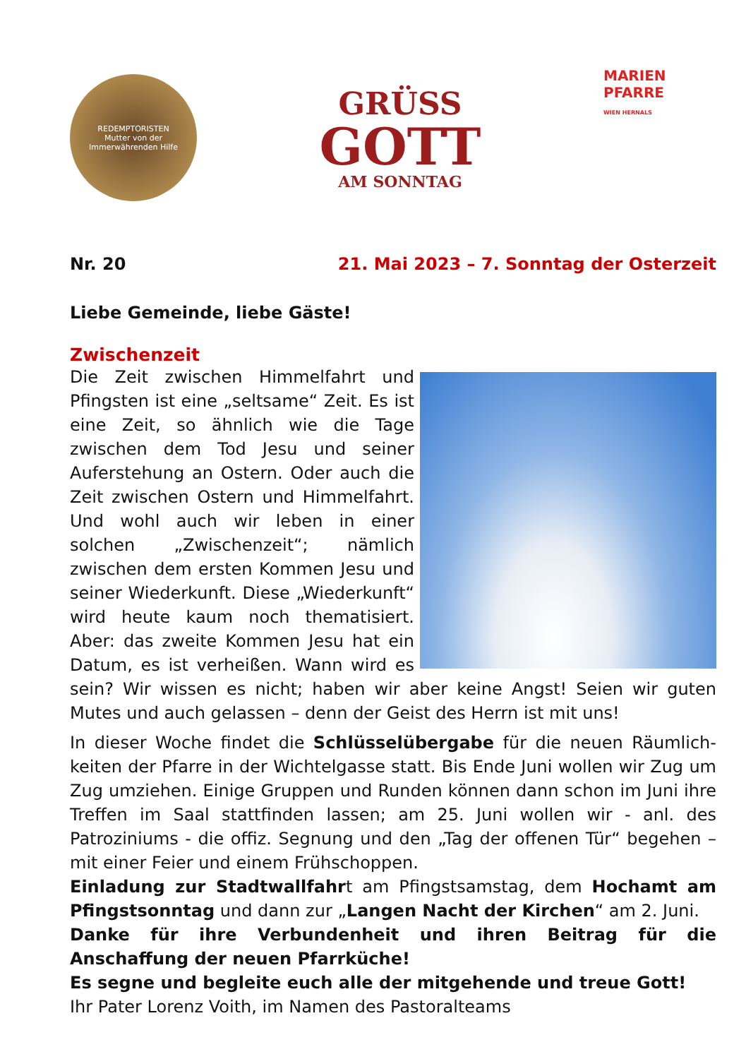REDEMPTORISTEN
Mutter von der Immerwährenden Hilfe
GRÜSS
GOTT
AM SONNTAG
MARIEN
PFARRE
WIEN HERNALS
Nr. 20 21. Mai 2023 – 7. Sonntag der Osterzeit
Liebe Gemeinde, liebe Gäste!
Zwischenzeit
Die Zeit zwischen Himmelfahrt und Pfingsten ist eine „seltsame“ Zeit. Es ist eine Zeit, so ähnlich wie die Tage zwischen dem Tod Jesu und seiner Auferstehung an Ostern. Oder auch die Zeit zwischen Ostern und Himmel­fahrt. Und wohl auch wir leben in einer solchen „Zwischenzeit“; nämlich zwischen dem ersten Kommen Jesu und seiner Wiederkunft. Diese „Wiederkunft“ wird heute kaum noch thematisiert. Aber: das zweite Kommen Jesu hat ein Datum, es ist verheißen. Wann wird es sein? Wir wissen es nicht; haben wir aber keine Angst! Seien wir guten Mutes und auch gelassen – denn der Geist des Herrn ist mit uns!
In dieser Woche findet die Schlüsselübergabe für die neuen Räumlich­keiten der Pfarre in der Wichtelgasse statt. Bis Ende Juni wollen wir Zug um Zug umziehen. Einige Gruppen und Runden können dann schon im Juni ihre Treffen im Saal stattfinden lassen; am 25. Juni wollen wir - anl. des Patroziniums - die offiz. Segnung und den „Tag der offenen Tür“ be­gehen – mit einer Feier und einem Frühschoppen.
Einladung zur Stadtwallfahrt am Pfingstsamstag, dem Hochamt am Pfingstsonntag und dann zur „Langen Nacht der Kirchen“ am 2. Juni.
Danke für ihre Verbundenheit und ihren Beitrag für die Anschaffung der neuen Pfarrküche!
Es segne und begleite euch alle der mitgehende und treue Gott!
Ihr Pater Lorenz Voith, im Namen des Pastoralteams